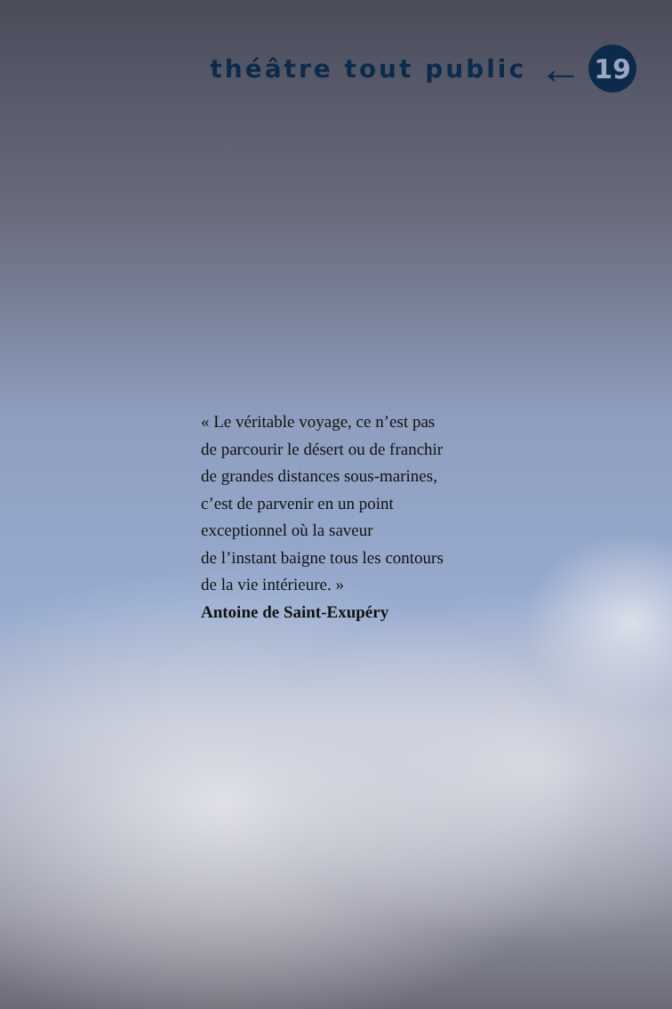théâtre tout public
←
19
« Le véritable voyage, ce n’est pas
de parcourir le désert ou de franchir
de grandes distances sous-marines,
c’est de parvenir en un point
exceptionnel où la saveur
de l’instant baigne tous les contours
de la vie intérieure. »
Antoine de Saint-Exupéry